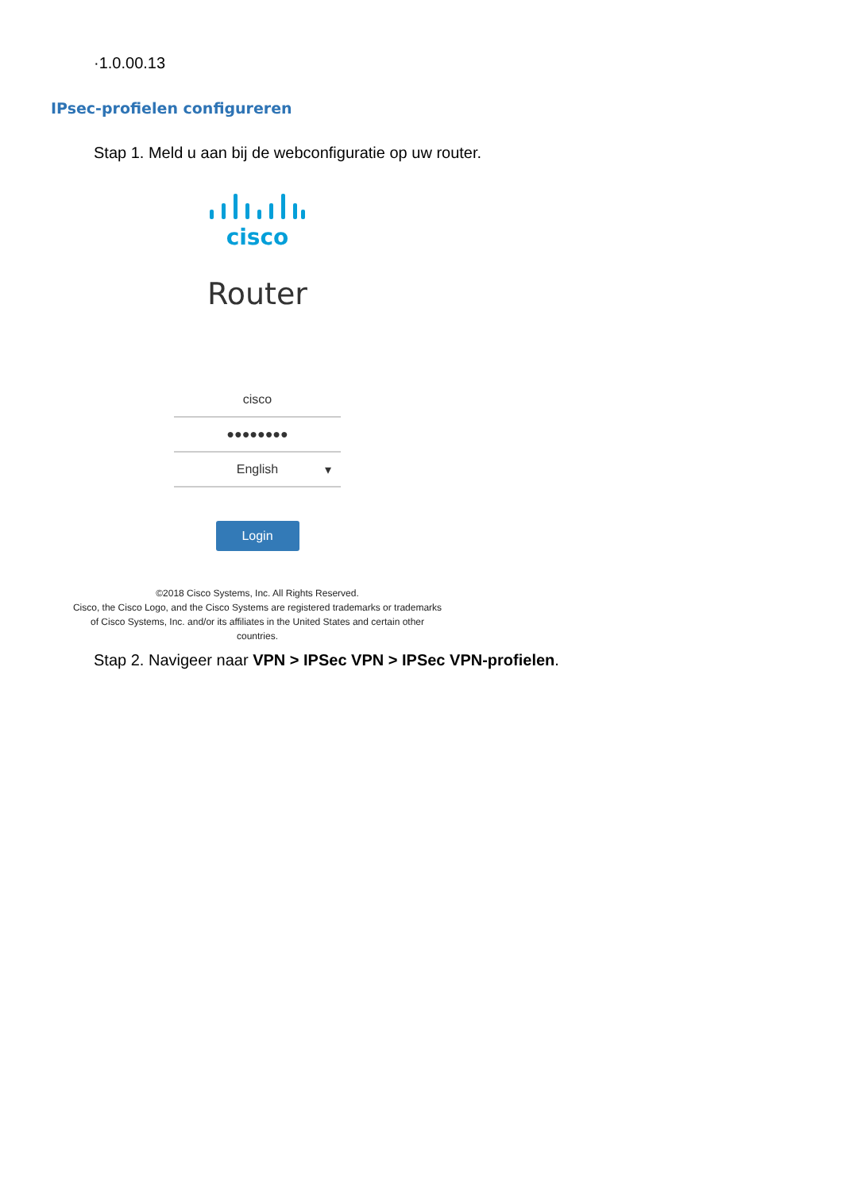·1.0.00.13
IPsec-profielen configureren
Stap 1. Meld u aan bij de webconfiguratie op uw router.
cisco
Router
cisco
●●●●●●●●
English ▾
Login
©2018 Cisco Systems, Inc. All Rights Reserved.
Cisco, the Cisco Logo, and the Cisco Systems are registered trademarks or trademarks
of Cisco Systems, Inc. and/or its affiliates in the United States and certain other
countries.
Stap 2. Navigeer naar VPN > IPSec VPN > IPSec VPN-profielen.